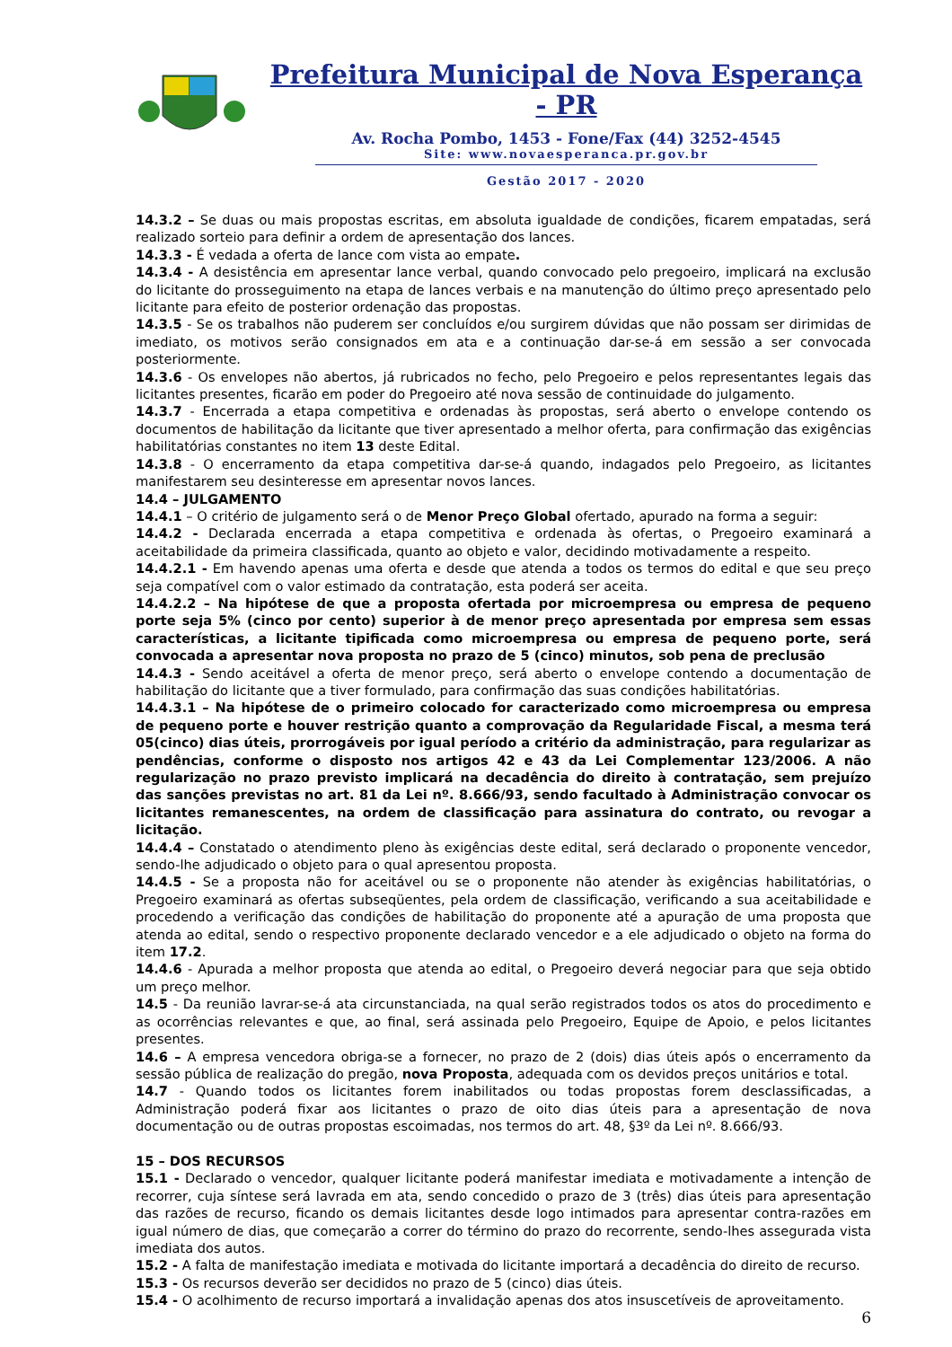Prefeitura Municipal de Nova Esperança - PR
Av. Rocha Pombo, 1453 - Fone/Fax (44) 3252-4545
Site: www.novaesperanca.pr.gov.br
Gestão 2017 - 2020
14.3.2 – Se duas ou mais propostas escritas, em absoluta igualdade de condições, ficarem empatadas, será realizado sorteio para definir a ordem de apresentação dos lances.
14.3.3 - É vedada a oferta de lance com vista ao empate.
14.3.4 - A desistência em apresentar lance verbal, quando convocado pelo pregoeiro, implicará na exclusão do licitante do prosseguimento na etapa de lances verbais e na manutenção do último preço apresentado pelo licitante para efeito de posterior ordenação das propostas.
14.3.5 - Se os trabalhos não puderem ser concluídos e/ou surgirem dúvidas que não possam ser dirimidas de imediato, os motivos serão consignados em ata e a continuação dar-se-á em sessão a ser convocada posteriormente.
14.3.6 - Os envelopes não abertos, já rubricados no fecho, pelo Pregoeiro e pelos representantes legais das licitantes presentes, ficarão em poder do Pregoeiro até nova sessão de continuidade do julgamento.
14.3.7 - Encerrada a etapa competitiva e ordenadas às propostas, será aberto o envelope contendo os documentos de habilitação da licitante que tiver apresentado a melhor oferta, para confirmação das exigências habilitatórias constantes no item 13 deste Edital.
14.3.8 - O encerramento da etapa competitiva dar-se-á quando, indagados pelo Pregoeiro, as licitantes manifestarem seu desinteresse em apresentar novos lances.
14.4 – JULGAMENTO
14.4.1 – O critério de julgamento será o de Menor Preço Global ofertado, apurado na forma a seguir:
14.4.2 - Declarada encerrada a etapa competitiva e ordenada às ofertas, o Pregoeiro examinará a aceitabilidade da primeira classificada, quanto ao objeto e valor, decidindo motivadamente a respeito.
14.4.2.1 - Em havendo apenas uma oferta e desde que atenda a todos os termos do edital e que seu preço seja compatível com o valor estimado da contratação, esta poderá ser aceita.
14.4.2.2 – Na hipótese de que a proposta ofertada por microempresa ou empresa de pequeno porte seja 5% (cinco por cento) superior à de menor preço apresentada por empresa sem essas características, a licitante tipificada como microempresa ou empresa de pequeno porte, será convocada a apresentar nova proposta no prazo de 5 (cinco) minutos, sob pena de preclusão
14.4.3 - Sendo aceitável a oferta de menor preço, será aberto o envelope contendo a documentação de habilitação do licitante que a tiver formulado, para confirmação das suas condições habilitatórias.
14.4.3.1 – Na hipótese de o primeiro colocado for caracterizado como microempresa ou empresa de pequeno porte e houver restrição quanto a comprovação da Regularidade Fiscal, a mesma terá 05(cinco) dias úteis, prorrogáveis por igual período a critério da administração, para regularizar as pendências, conforme o disposto nos artigos 42 e 43 da Lei Complementar 123/2006. A não regularização no prazo previsto implicará na decadência do direito à contratação, sem prejuízo das sanções previstas no art. 81 da Lei nº. 8.666/93, sendo facultado à Administração convocar os licitantes remanescentes, na ordem de classificação para assinatura do contrato, ou revogar a licitação.
14.4.4 – Constatado o atendimento pleno às exigências deste edital, será declarado o proponente vencedor, sendo-lhe adjudicado o objeto para o qual apresentou proposta.
14.4.5 - Se a proposta não for aceitável ou se o proponente não atender às exigências habilitatórias, o Pregoeiro examinará as ofertas subseqüentes, pela ordem de classificação, verificando a sua aceitabilidade e procedendo a verificação das condições de habilitação do proponente até a apuração de uma proposta que atenda ao edital, sendo o respectivo proponente declarado vencedor e a ele adjudicado o objeto na forma do item 17.2.
14.4.6 - Apurada a melhor proposta que atenda ao edital, o Pregoeiro deverá negociar para que seja obtido um preço melhor.
14.5 - Da reunião lavrar-se-á ata circunstanciada, na qual serão registrados todos os atos do procedimento e as ocorrências relevantes e que, ao final, será assinada pelo Pregoeiro, Equipe de Apoio, e pelos licitantes presentes.
14.6 – A empresa vencedora obriga-se a fornecer, no prazo de 2 (dois) dias úteis após o encerramento da sessão pública de realização do pregão, nova Proposta, adequada com os devidos preços unitários e total.
14.7 - Quando todos os licitantes forem inabilitados ou todas propostas forem desclassificadas, a Administração poderá fixar aos licitantes o prazo de oito dias úteis para a apresentação de nova documentação ou de outras propostas escoimadas, nos termos do art. 48, §3º da Lei nº. 8.666/93.
15 – DOS RECURSOS
15.1 - Declarado o vencedor, qualquer licitante poderá manifestar imediata e motivadamente a intenção de recorrer, cuja síntese será lavrada em ata, sendo concedido o prazo de 3 (três) dias úteis para apresentação das razões de recurso, ficando os demais licitantes desde logo intimados para apresentar contra-razões em igual número de dias, que começarão a correr do término do prazo do recorrente, sendo-lhes assegurada vista imediata dos autos.
15.2 - A falta de manifestação imediata e motivada do licitante importará a decadência do direito de recurso.
15.3 - Os recursos deverão ser decididos no prazo de 5 (cinco) dias úteis.
15.4 - O acolhimento de recurso importará a invalidação apenas dos atos insuscetíveis de aproveitamento.
6